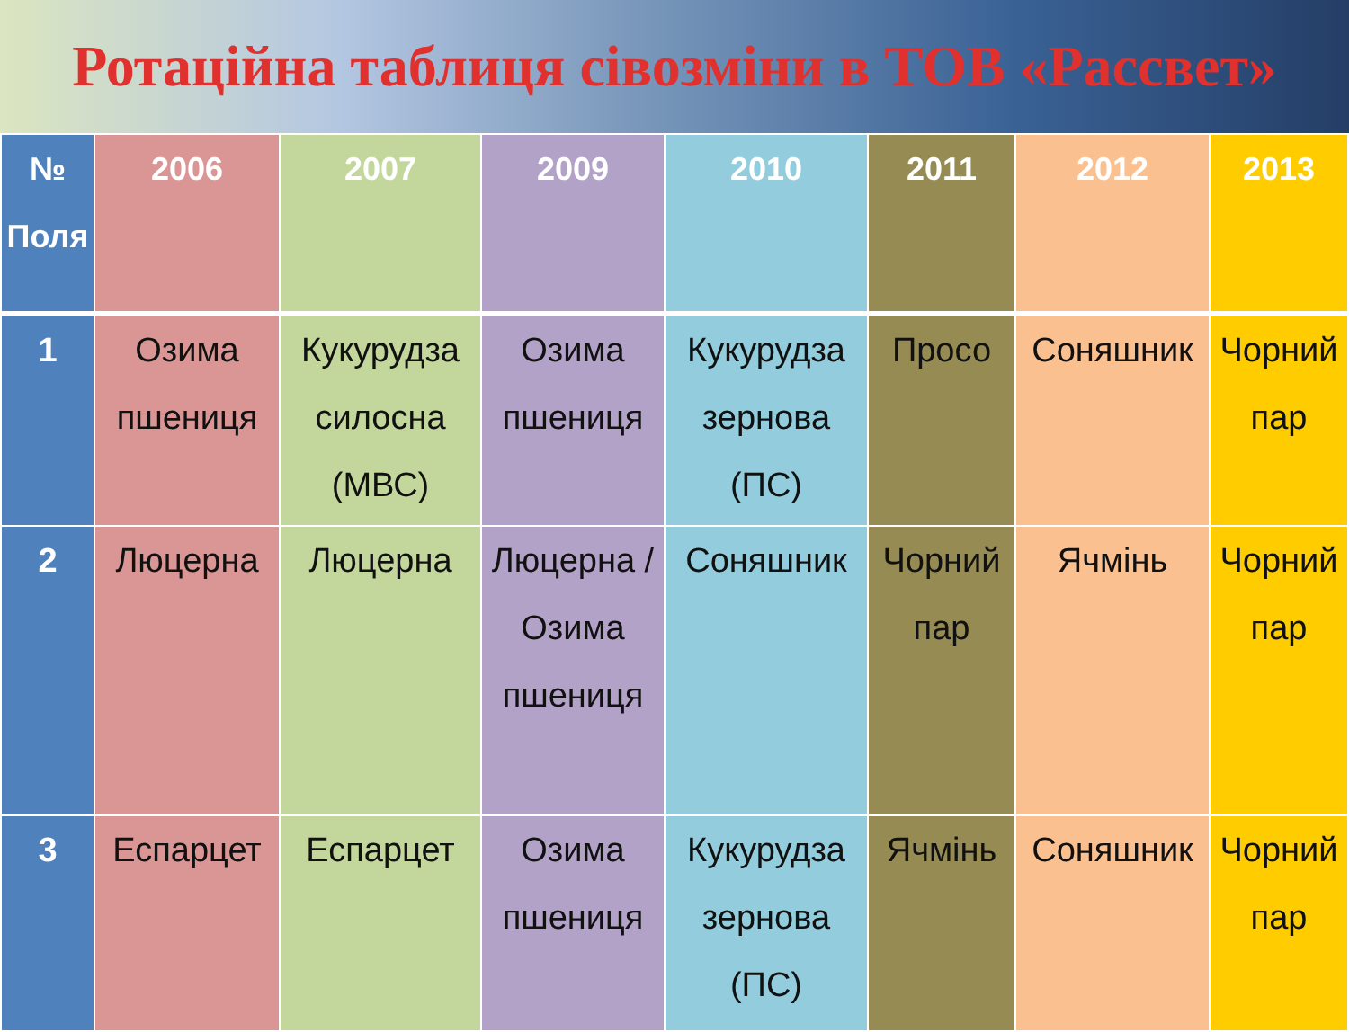Ротаційна таблиця сівозміни в ТОВ «Рассвет»
| № Поля | 2006 | 2007 | 2009 | 2010 | 2011 | 2012 | 2013 |
| --- | --- | --- | --- | --- | --- | --- | --- |
| 1 | Озима пшениця | Кукурудза силосна (МВС) | Озима пшениця | Кукурудза зернова (ПС) | Просо | Соняшник | Чорний пар |
| 2 | Люцерна | Люцерна | Люцерна / Озима пшениця | Соняшник | Чорний пар | Ячмінь | Чорний пар |
| 3 | Еспарцет | Еспарцет | Озима пшениця | Кукурудза зернова (ПС) | Ячмінь | Соняшник | Чорний пар |